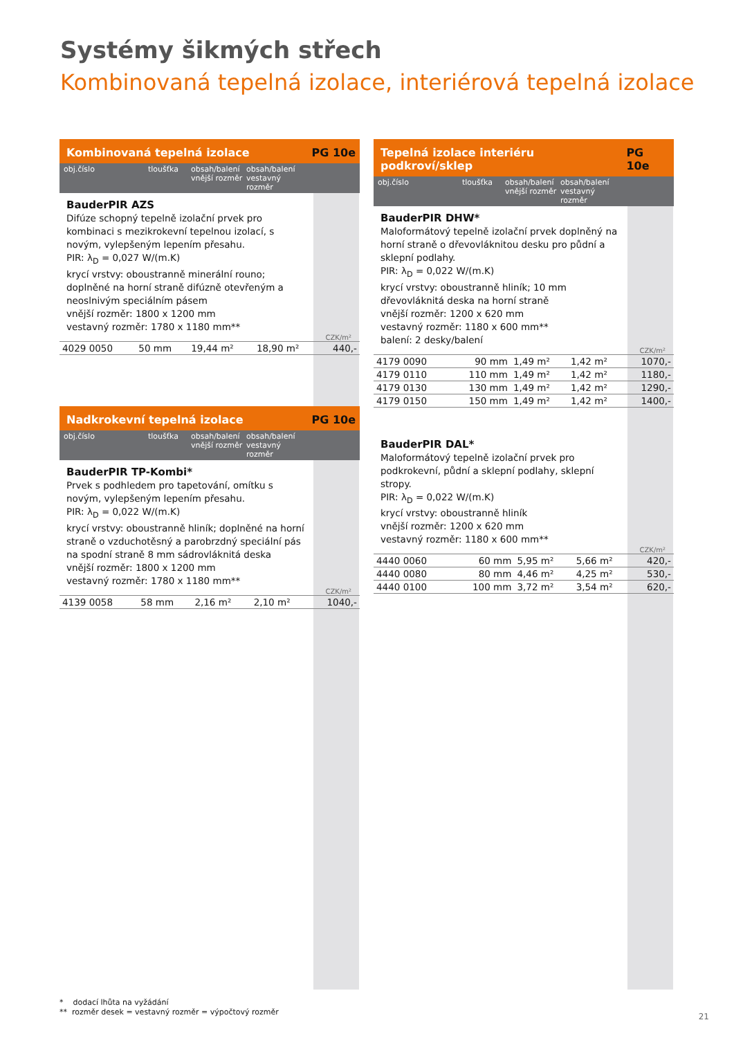Systémy šikmých střech
Kombinovaná tepelná izolace, interiérová tepelná izolace
Kombinovaná tepelná izolace PG 10e
obj.číslo tloušťka obsah/balení vnější rozměr obsah/balení vestavný rozměr
BauderPIR AZS
Difúze schopný tepelně izolační prvek pro kombinaci s mezikrokevní tepelnou izolací, s novým, vylepšeným lepením přesahu.
PIR: λ<sub>D</sub> = 0,027 W/(m.K)
krycí vrstvy: oboustranně minerální rouno; doplněné na horní straně difúzně otevřeným a neoslnivým speciálním pásem
vnější rozměr: 1800 x 1200 mm
vestavný rozměr: 1780 x 1180 mm**
CZK/m²
| 4029 0050 | 50 mm | 19,44 m² | 18,90 m² | 440,- |
Nadkrokevní tepelná izolace PG 10e
obj.číslo tloušťka obsah/balení vnější rozměr obsah/balení vestavný rozměr
BauderPIR TP-Kombi*
Prvek s podhledem pro tapetování, omítku s novým, vylepšeným lepením přesahu.
PIR: λ<sub>D</sub> = 0,022 W/(m.K)
krycí vrstvy: oboustranně hliník; doplněné na horní straně o vzduchotěsný a parobrzdný speciální pás na spodní straně 8 mm sádrovláknitá deska
vnější rozměr: 1800 x 1200 mm
vestavný rozměr: 1780 x 1180 mm**
CZK/m²
| 4139 0058 | 58 mm | 2,16 m² | 2,10 m² | 1040,- |
Tepelná izolace interiéru podkroví/sklep PG 10e
obj.číslo tloušťka obsah/balení vnější rozměr obsah/balení vestavný rozměr
BauderPIR DHW*
Maloformátový tepelně izolační prvek doplněný na horní straně o dřevovláknitou desku pro půdní a sklepní podlahy.
PIR: λ<sub>D</sub> = 0,022 W/(m.K)
krycí vrstvy: oboustranně hliník; 10 mm dřevovláknitá deska na horní straně
vnější rozměr: 1200 x 620 mm
vestavný rozměr: 1180 x 600 mm**
balení: 2 desky/balení
CZK/m²
| 4179 0090 | 90 mm | 1,49 m² | 1,42 m² | 1070,- |
| 4179 0110 | 110 mm | 1,49 m² | 1,42 m² | 1180,- |
| 4179 0130 | 130 mm | 1,49 m² | 1,42 m² | 1290,- |
| 4179 0150 | 150 mm | 1,49 m² | 1,42 m² | 1400,- |
BauderPIR DAL*
Maloformátový tepelně izolační prvek pro podkrokevní, půdní a sklepní podlahy, sklepní stropy.
PIR: λ<sub>D</sub> = 0,022 W/(m.K)
krycí vrstvy: oboustranně hliník
vnější rozměr: 1200 x 620 mm
vestavný rozměr: 1180 x 600 mm**
CZK/m²
| 4440 0060 | 60 mm | 5,95 m² | 5,66 m² | 420,- |
| 4440 0080 | 80 mm | 4,46 m² | 4,25 m² | 530,- |
| 4440 0100 | 100 mm | 3,72 m² | 3,54 m² | 620,- |
* dodací lhůta na vyžádání
** rozměr desek = vestavný rozměr = výpočtový rozměr
21